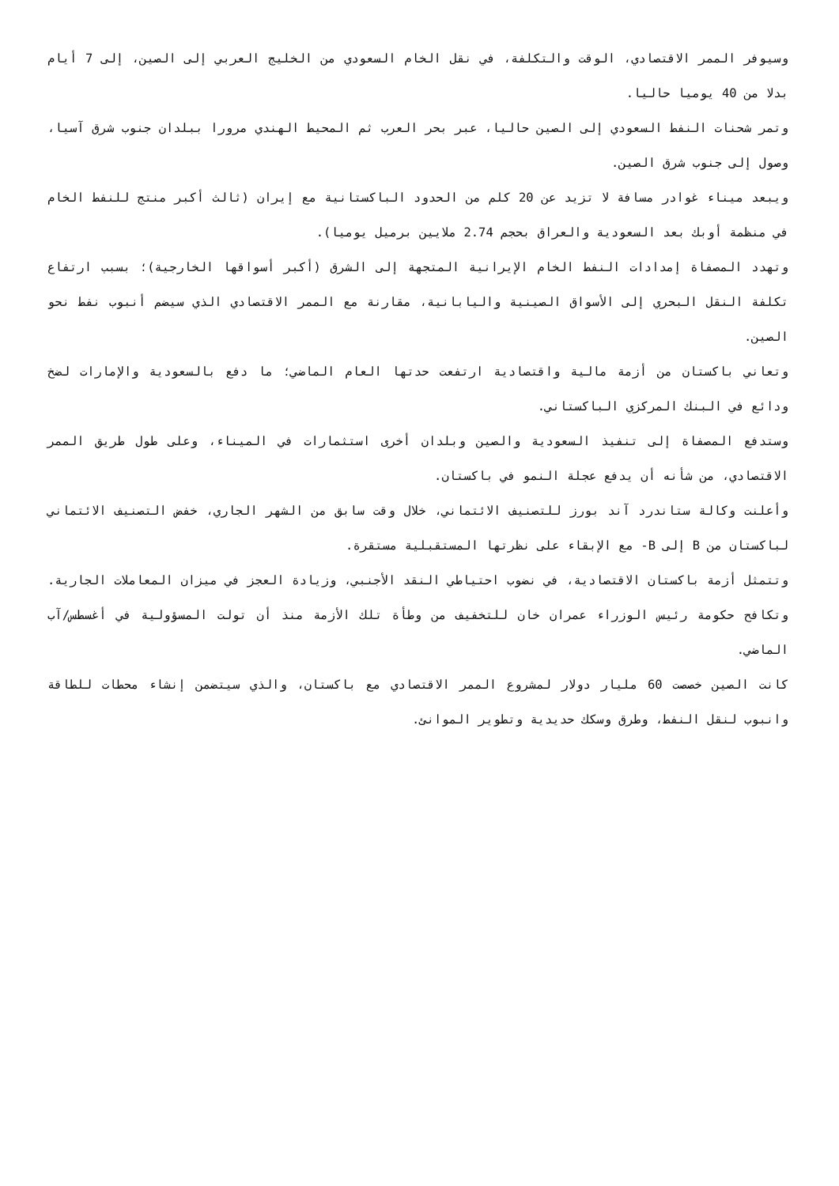وسيوفر الممر الاقتصادي، الوقت والتكلفة، في نقل الخام السعودي من الخليج العربي إلى الصين، إلى 7 أيام بدلا من 40 يوميا حاليا.
وتمر شحنات النفط السعودي إلى الصين حاليا، عبر بحر العرب ثم المحيط الهندي مرورا ببلدان جنوب شرق آسيا، وصول إلى جنوب شرق الصين.
ويبعد ميناء غوادر مسافة لا تزيد عن 20 كلم من الحدود الباكستانية مع إيران (ثالث أكبر منتج للنفط الخام في منظمة أوبك بعد السعودية والعراق بحجم 2.74 ملايين برميل يوميا).
وتهدد المصفاة إمدادات النفط الخام الإيرانية المتجهة إلى الشرق (أكبر أسواقها الخارجية)؛ بسبب ارتفاع تكلفة النقل البحري إلى الأسواق الصينية واليابانية، مقارنة مع الممر الاقتصادي الذي سيضم أنبوب نفط نحو الصين.
وتعاني باكستان من أزمة مالية واقتصادية ارتفعت حدتها العام الماضي؛ ما دفع بالسعودية والإمارات لضخ ودائع في البنك المركزي الباكستاني.
وستدفع المصفاة إلى تنفيذ السعودية والصين وبلدان أخرى استثمارات في الميناء، وعلى طول طريق الممر الاقتصادي، من شأنه أن يدفع عجلة النمو في باكستان.
وأعلنت وكالة ستاندرد آند بورز للتصنيف الائتماني، خلال وقت سابق من الشهر الجاري، خفض التصنيف الائتماني لباكستان من B إلى B- مع الإبقاء على نظرتها المستقبلية مستقرة.
وتتمثل أزمة باكستان الاقتصادية، في نضوب احتياطي النقد الأجنبي، وزيادة العجز في ميزان المعاملات الجارية. وتكافح حكومة رئيس الوزراء عمران خان للتخفيف من وطأة تلك الأزمة منذ أن تولت المسؤولية في أغسطس/آب الماضي.
كانت الصين خصصت 60 مليار دولار لمشروع الممر الاقتصادي مع باكستان، والذي سيتضمن إنشاء محطات للطاقة وانبوب لنقل النفط، وطرق وسكك حديدية وتطوير الموانئ.